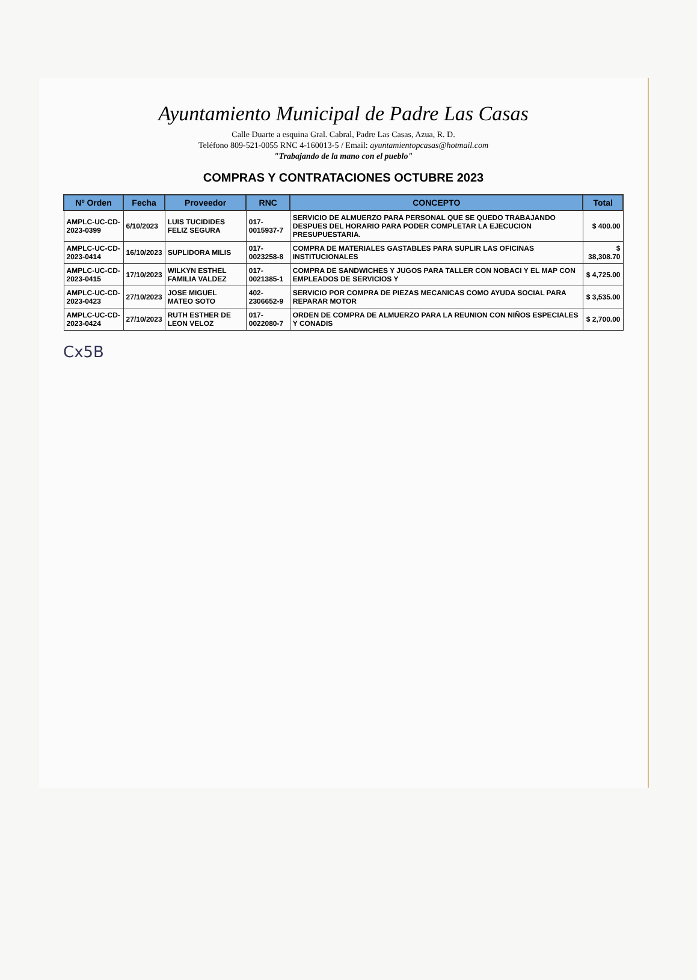Ayuntamiento Municipal de Padre Las Casas
Calle Duarte a esquina Gral. Cabral, Padre Las Casas, Azua, R. D.
Teléfono 809-521-0055 RNC 4-160013-5 / Email: ayuntamientopcasas@hotmail.com
"Trabajando de la mano con el pueblo"
COMPRAS Y CONTRATACIONES OCTUBRE 2023
| Nº Orden | Fecha | Proveedor | RNC | CONCEPTO | Total |
| --- | --- | --- | --- | --- | --- |
| AMPLC-UC-CD-2023-0399 | 6/10/2023 | LUIS TUCIDIDES FELIZ SEGURA | 017-0015937-7 | SERVICIO DE ALMUERZO PARA PERSONAL QUE SE QUEDO TRABAJANDO DESPUES DEL HORARIO PARA PODER COMPLETAR LA EJECUCION PRESUPUESTARIA. | $ 400.00 |
| AMPLC-UC-CD-2023-0414 | 16/10/2023 | SUPLIDORA MILIS | 017-0023258-8 | COMPRA DE MATERIALES GASTABLES PARA SUPLIR LAS OFICINAS INSTITUCIONALES | $ 38,308.70 |
| AMPLC-UC-CD-2023-0415 | 17/10/2023 | WILKYN ESTHEL FAMILIA VALDEZ | 017-0021385-1 | COMPRA DE SANDWICHES Y JUGOS PARA TALLER CON NOBACI Y EL MAP CON EMPLEADOS DE SERVICIOS Y | $ 4,725.00 |
| AMPLC-UC-CD-2023-0423 | 27/10/2023 | JOSE MIGUEL MATEO SOTO | 402-2306652-9 | SERVICIO POR COMPRA DE PIEZAS MECANICAS COMO AYUDA SOCIAL PARA REPARAR MOTOR | $ 3,535.00 |
| AMPLC-UC-CD-2023-0424 | 27/10/2023 | RUTH ESTHER DE LEON VELOZ | 017-0022080-7 | ORDEN DE COMPRA DE ALMUERZO PARA LA REUNION CON NIÑOS ESPECIALES Y CONADIS | $ 2,700.00 |
Cx5B